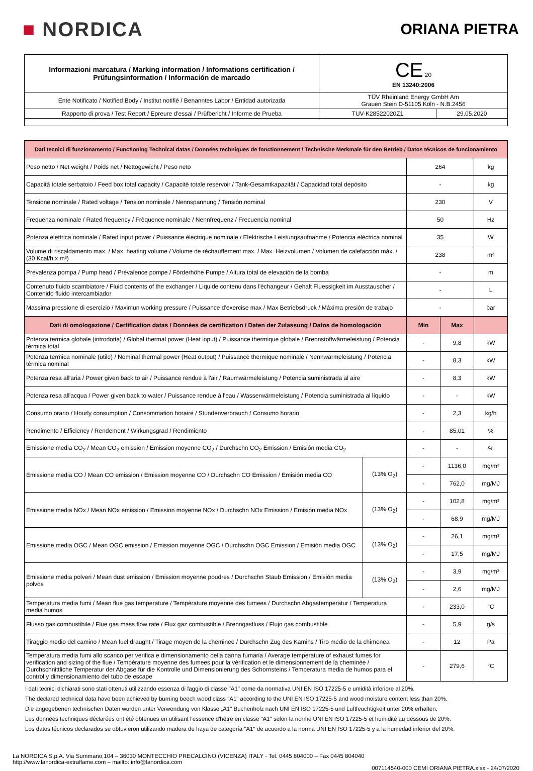■ NORDICA
ORIANA PIETRA
| Informazioni marcatura / Marking information / Informations certification / Prüfungsinformation / Información de marcado | CE 20 EN 13240:2006 | |
| Ente Notificato / Notified Body / Institut notifiè / Benanntes Labor / Entidad autorizada | TÜV Rheinland Energy GmbH Am Grauen Stein D-51105 Köln - N.B.2456 | |
| Rapporto di prova / Test Report / Epreure d'essai / Prüfbericht / Informe de Prueba | TUV-K28522020Z1 | 29.05.2020 |
| Dati tecnici di funzionamento / Functioning Technical datas / Données techniques de fonctionnement / Technische Merkmale für den Betrieb / Datos técnicos de funcionamiento | | | | |
| Peso netto / Net weight / Poids net / Nettogewicht / Peso neto | | 264 | | kg |
| Capacità totale serbatoio / Feed box total capacity / Capacitè totale reservoir / Tank-Gesamtkapazität / Capacidad total depósito | | - | | kg |
| Tensione nominale / Rated voltage / Tension nominale / Nennspannung / Tensión nominal | | 230 | | V |
| Frequenza nominale / Rated frequency / Frèquence nominale / Nennfrequenz / Frecuencia nominal | | 50 | | Hz |
| Potenza elettrica nominale / Rated input power / Puissance èlectrique nominale / Elektrische Leistungsaufnahme / Potencia eléctrica nominal | | 35 | | W |
| Volume di riscaldamento max. / Max. heating volume / Volume de rèchauffement max. / Max. Heizvolumen / Volumen de calefacción máx. / (30 Kcal/h x m³) | | 238 | | m³ |
| Prevalenza pompa / Pump head / Prévalence pompe / Förderhöhe Pumpe / Altura total de elevaciòn de la bomba | | - | | m |
| Contenuto fluido scambiatore / Fluid contents of the exchanger / Liquide contenu dans l'èchangeur / Gehalt Fluessigkeit im Ausstauscher / Contenido fluido intercambiador | | - | | L |
| Massima pressione di esercizio / Maximun working pressure / Puissance d'exercise max / Max Betriebsdruck / Máxima presión de trabajo | | - | | bar |
| Dati di omologazione / Certification datas / Données de certification / Daten der Zulassung / Datos de homologación | | Min | Max | |
| Potenza termica globale (introdotta) / Global thermal power (Heat input) / Puissance thermique globale / Brennstoffwärmeleistung / Potencia tèrmica total | | - | 9,8 | kW |
| Potenza termica nominale (utile) / Nominal thermal power (Heat output) / Puissance thermique nominale / Nennwärmeleistung / Potencia tèrmica nominal | | - | 8,3 | kW |
| Potenza resa all'aria / Power given back to air / Puissance rendue à l'air / Raumwärmeleistung / Potencia suministrada al aire | | - | 8,3 | kW |
| Potenza resa all'acqua / Power given back to water / Puissance rendue à l'eau / Wasserwärmeleistung / Potencia suministrada al líquido | | - | - | kW |
| Consumo orario / Hourly consumption / Consommation horaire / Stundenverbrauch / Consumo horario | | - | 2,3 | kg/h |
| Rendimento / Efficiency / Rendement / Wirkungsgrad / Rendimiento | | - | 85,01 | % |
| Emissione media CO<sub>2</sub> / Mean CO<sub>2</sub> emission / Emission moyenne CO<sub>2</sub> / Durchschn CO<sub>2</sub> Emission / Emisión media CO<sub>2</sub> | | - | - | % |
| Emissione media CO / Mean CO emission / Emission moyenne CO / Durchschn CO Emission / Emisión media CO | (13% O<sub>2</sub>) | - | 1136,0 | mg/m³ |
| | | - | 762,0 | mg/MJ |
| Emissione media NOx / Mean NOx emission / Emission moyenne NOx / Durchschn NOx Emission / Emisión media NOx | (13% O<sub>2</sub>) | - | 102,8 | mg/m³ |
| | | - | 68,9 | mg/MJ |
| Emissione media OGC / Mean OGC emission / Emission moyenne OGC / Durchschn OGC Emission / Emisión media OGC | (13% O<sub>2</sub>) | - | 26,1 | mg/m³ |
| | | - | 17,5 | mg/MJ |
| Emissione media polveri / Mean dust emission / Emission moyenne poudres / Durchschn Staub Emission / Emisión media polvos | (13% O<sub>2</sub>) | - | 3,9 | mg/m³ |
| | | - | 2,6 | mg/MJ |
| Temperatura media fumi / Mean flue gas temperature / Tempèrature moyenne des fumees / Durchschn Abgastemperatur / Temperatura media humos | | - | 233,0 | °C |
| Flusso gas combustibile / Flue gas mass flow rate / Flux gaz combustible / Brenngasfluss / Flujo gas combustible | | - | 5,9 | g/s |
| Tiraggio medio del camino / Mean fuel draught / Tirage moyen de la cheminee / Durchschn Zug des Kamins / Tiro medio de la chimenea | | - | 12 | Pa |
| Temperatura media fumi allo scarico per verifica e dimensionamento della canna fumaria / Average temperature of exhaust fumes for verification and sizing of the flue / Tempèrature moyenne des fumees pour la vèrification et le dimensionnement de la cheminèe / Durchschnittliche Temperatur der Abgase für die Kontrolle und Dimensionierung des Schornsteins / Temperatura media de humos para el control y dimensionamiento del tubo de escape | | - | 279,6 | °C |
I dati tecnici dichiarati sono stati ottenuti utilizzando essenza di faggio di classe "A1" come da normativa UNI EN ISO 17225-5 e umidità inferiore al 20%.
The declared technical data have been achieved by burning beech wood class "A1" according to the UNI EN ISO 17225-5 and wood moisture content less than 20%.
Die angegebenen technischen Daten wurden unter Verwendung von Klasse „A1" Buchenholz nach UNI EN ISO 17225-5 und Luftfeuchtigkeit unter 20% erhalten.
Les données techniques déclarées ont été obtenues en utilisant l'essence d'hêtre en classe "A1" selon la norme UNI EN ISO 17225-5 et humidité au dessous de 20%.
Los datos técnicos declarados se obtuvieron utilizando madera de haya de categoría "A1" de acuerdo a la norma UNI EN ISO 17225-5 y a la humedad inferior del 20%.
La NORDICA S.p.A. Via Summano,104 – 36030 MONTECCHIO PRECALCINO (VICENZA) ITALY - Tel. 0445 804000 – Fax 0445 804040
http://www.lanordica-extraflame.com – mailto: info@lanordica.com
007114540-000 CEMI ORIANA PIETRA.xlsx - 24/07/2020